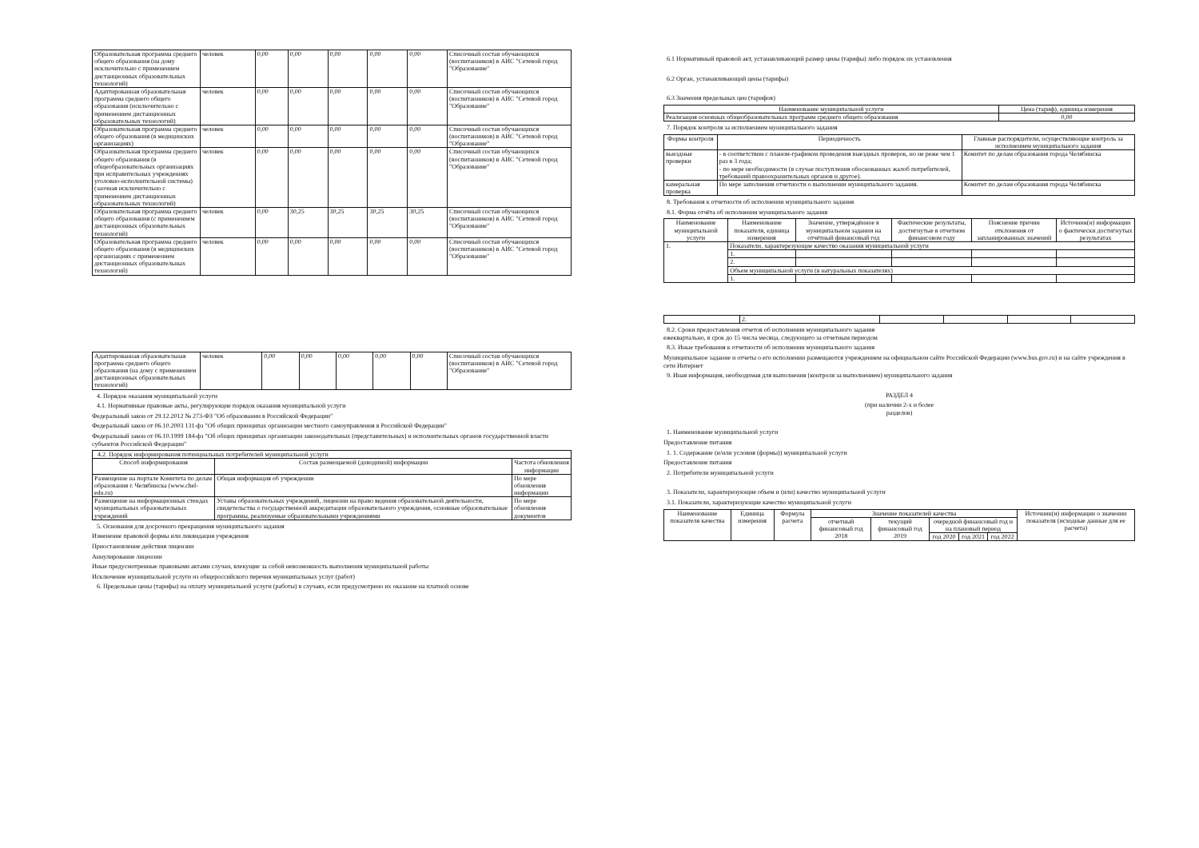| Образовательная программа среднего общего образования (на дому исключительно с применением дистанционных образовательных технологий) | человек | 0,00 | 0,00 | 0,00 | 0,00 | 0,00 | Списочный состав обучающихся (воспитанников) в АИС "Сетевой город "Образование" |
| Адаптированная образовательная программа среднего общего образования (исключительно с применением дистанционных образовательных технологий) | человек | 0,00 | 0,00 | 0,00 | 0,00 | 0,00 | Списочный состав обучающихся (воспитанников) в АИС "Сетевой город "Образование" |
| Образовательная программа среднего общего образования (в медицинских организациях) | человек | 0,00 | 0,00 | 0,00 | 0,00 | 0,00 | Списочный состав обучающихся (воспитанников) в АИС "Сетевой город "Образование" |
| Образовательная программа среднего общего образования (в общеобразовательных организациях при исправительных учреждениях уголовно-исполнительной системы) (заочная исключительно с применением дистанционных образовательных технологий) | человек | 0,00 | 0,00 | 0,00 | 0,00 | 0,00 | Списочный состав обучающихся (воспитанников) в АИС "Сетевой город "Образование" |
| Образовательная программа среднего общего образования (с применением дистанционных образовательных технологий) | человек | 0,00 | 30,25 | 30,25 | 30,25 | 30,25 | Списочный состав обучающихся (воспитанников) в АИС "Сетевой город "Образование" |
| Образовательная программа среднего общего образования (в медицинских организациях с применением дистанционных образовательных технологий) | человек | 0,00 | 0,00 | 0,00 | 0,00 | 0,00 | Списочный состав обучающихся (воспитанников) в АИС "Сетевой город "Образование" |
| Адаптированная образовательная программа среднего общего образования (на дому с применением дистанционных образовательных технологий) | человек | 0,00 | 0,00 | 0,00 | 0,00 | 0,00 | Списочный состав обучающихся (воспитанников) в АИС "Сетевой город "Образование" |
4. Порядок оказания муниципальной услуги
4.1. Нормативные правовые акты, регулирующие порядок оказания муниципальной услуги
Федеральный закон от 29.12.2012 № 273-ФЗ "Об образовании в Российской Федерации"
Федеральный закон от 06.10.2003 131-фз "Об общих принципах организации местного самоуправления в Российской Федерации"
Федеральный закон от 06.10.1999 184-фз "Об общих принципах организации законодательных (представительных) и исполнительных органов государственной власти субъектов Российской Федерации"
| 4.2. Порядок информирования потенциальных потребителей муниципальной услуги | | |
| Способ информирования | Состав размещаемой (доводимой) информации | Частота обновления информации |
| Размещение на портале Комитета по делам образования г. Челябинска (www.chel-edu.ru) | Общая информация об учреждении | По мере обновления информации |
| Размещение на информационных стендах муниципальных образовательных учреждений | Уставы образовательных учреждений, лицензии на право ведения образовательной деятельности, свидетельства о государственной аккредитации образовательного учреждения, основные образовательные программы, реализуемые образовательными учреждениями | По мере обновления документов |
5. Основания для досрочного прекращения муниципального задания
Изменение правовой формы или ликвидация учреждения
Приостановление действия лицензии
Аннулирование лицензии
Иные предусмотренные правовыми актами случаи, влекущие за собой невозможность выполнения муниципальной работы
Исключение муниципальной услуги из общероссийского перечня муниципальных услуг (работ)
6. Предельные цены (тарифы) на оплату муниципальной услуги (работы) в случаях, если предусмотрено их оказание на платной основе
6.1 Нормативный правовой акт, устанавливающий размер цены (тарифы) либо порядок их установления
6.2 Орган, устанавливающий цены (тарифы)
6.3 Значения предельных цен (тарифов)
| Наименование муниципальной услуги | Цена (тариф), единица измерения |
| --- | --- |
| Реализация основных общеобразовательных программ среднего общего образования | 0,00 |
7. Порядок контроля за исполнением муниципального задания
| Формы контроля | Периодичность | Главные распорядители, осуществляющие контроль за исполнением муниципального задания |
| --- | --- | --- |
| выездные проверки | - в соответствии с планом-графиком проведения выездных проверок, но не реже чем 1 раз в 3 года; - по мере необходимости (в случае поступления обоснованных жалоб потребителей, требований правоохранительных органов и другое). | Комитет по делам образования города Челябинска |
| камеральная проверка | По мере заполнения отчетности о выполнении муниципального задания. | Комитет по делам образования города Челябинска |
8. Требования к отчетности об исполнении муниципального задания
8.1. Форма отчёта об исполнении муниципального задания
| Наименование муниципальной услуги | Наименование показателя, единица измерения | Значение, утверждённое в муниципальном задании на отчётный финансовый год | Фактические результаты, достигнутые в отчетном финансовом году | Пояснение причин отклонения от запланированных значений | Источник(и) информации о фактически достигнутых результатах |
| --- | --- | --- | --- | --- | --- |
| 1. | Показатели, характерезующие качество оказания муниципальной услуги | | | | |
| | 1. | | | | |
| | 2. | | | | |
| | Объем муниципальной услуги (в натуральных показателях) | | | | |
| | 1. | | | | |
| | 2. | | | | |
8.2. Сроки предоставления отчетов об исполнении муниципального задания
ежеквартально, в срок до 15 числа месяца, следующего за отчетным периодом
8.3. Иные требования к отчетности об исполнении муниципального задания
Муниципальное задание и отчеты о его исполнении размещаются учреждением на официальном сайте Российской Федерации (www.bus.gov.ru) и на сайте учреждения в сети Интернет
9. Иная информация, необходимая для выполнения (контроля за выполнением) муниципального задания
РАЗДЕЛ 4
(при наличии 2-х и более
разделов)
1. Наименование муниципальной услуги
Предоставление питания
1. 1. Содержание (и/или условия (формы)) муниципальной услуги
Предоставление питания
2. Потребители муниципальной услуги
3. Показатели, характеризующие объем и (или) качество муниципальной услуги
3.1. Показатели, характеризующие качество муниципальной услуги
| Наименование показателя качества | Единица измерения | Формула расчета | Значение показателей качества | | | | | Источник(и) информации о значении показателя (исходные данные для ее расчета) |
| --- | --- | --- | --- | --- | --- | --- | --- | --- |
| | | | отчетный финансовый год 2018 | текущий финансовый год 2019 | очередной финансовый год и на плановый период | | | |
| | | | | | год 2020 | год 2021 | год 2022 | |